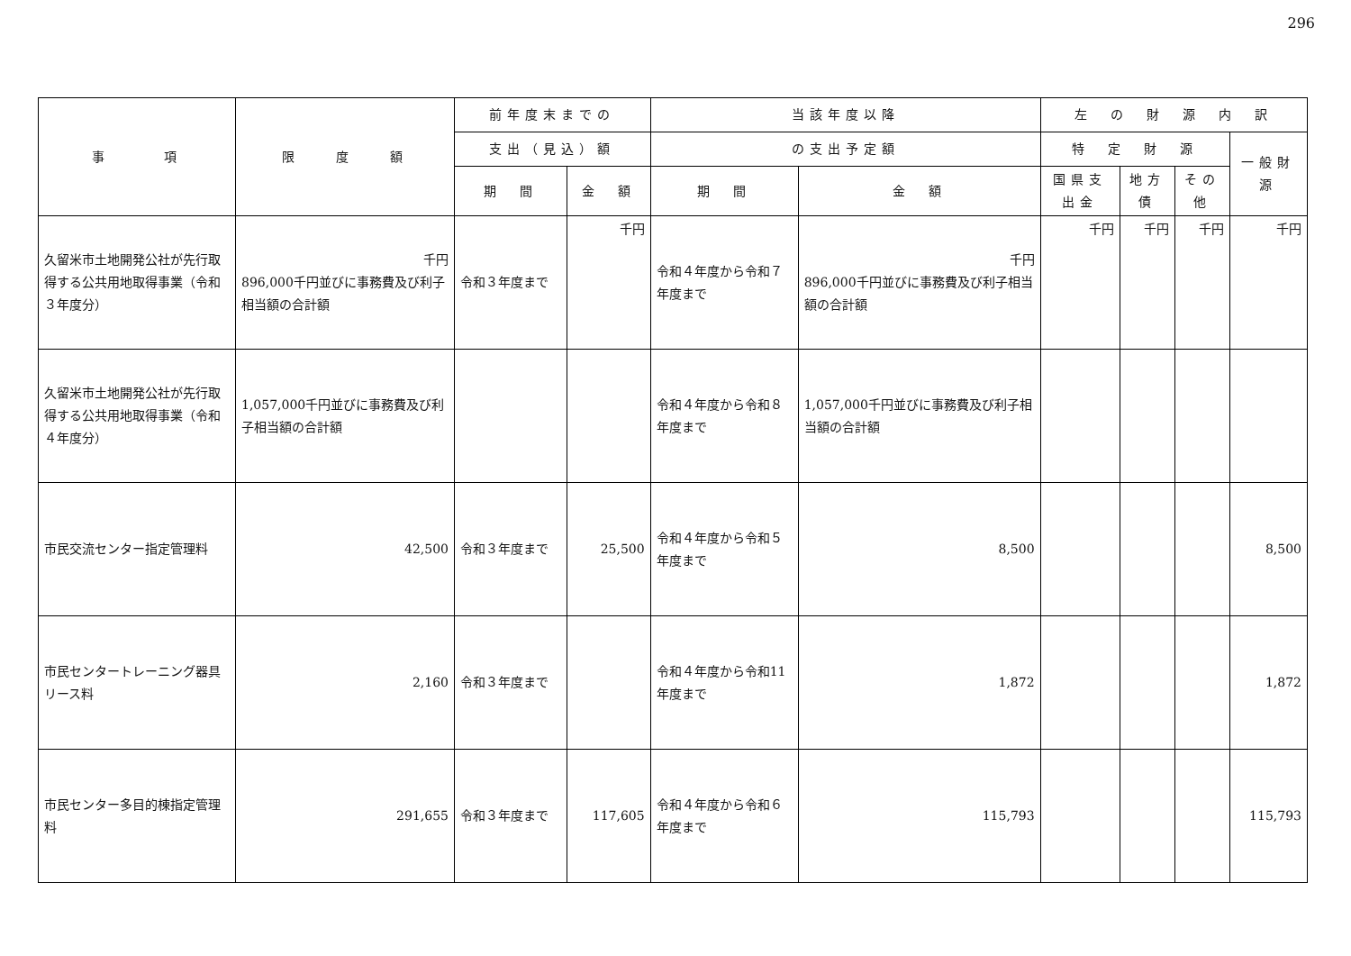296
| 事 項 | 限 度 額 | 前年度末までの | | 当該年度以降 | | 左 の 財 源 内 訳 | | | |
| --- | --- | --- | --- | --- | --- | --- | --- | --- | --- |
| | | 支出（見込）額 | | の支出予定額 | | 特 定 財 源 | | | 一般財源 |
| | | 期 間 | 金 額 | 期 間 | 金 額 | 国県支出金 | 地方債 | その他 | |
| 久留米市土地開発公社が先行取得する公共用地取得事業（令和３年度分） | 千円 896,000千円並びに事務費及び利子相当額の合計額 | 令和３年度まで | 千円 | 令和４年度から令和７年度まで | 千円 896,000千円並びに事務費及び利子相当額の合計額 | 千円 | 千円 | 千円 | 千円 |
| 久留米市土地開発公社が先行取得する公共用地取得事業（令和４年度分） | 1,057,000千円並びに事務費及び利子相当額の合計額 | | | 令和４年度から令和８年度まで | 1,057,000千円並びに事務費及び利子相当額の合計額 | | | | |
| 市民交流センター指定管理料 | 42,500 | 令和３年度まで | 25,500 | 令和４年度から令和５年度まで | 8,500 | | | | 8,500 |
| 市民センタートレーニング器具リース料 | 2,160 | 令和３年度まで | | 令和４年度から令和11年度まで | 1,872 | | | | 1,872 |
| 市民センター多目的棟指定管理料 | 291,655 | 令和３年度まで | 117,605 | 令和４年度から令和６年度まで | 115,793 | | | | 115,793 |